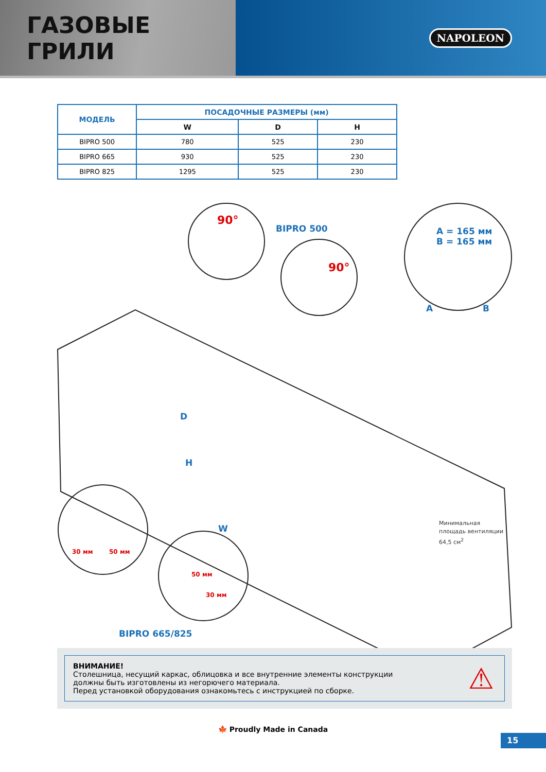ГАЗОВЫЕ ГРИЛИ
NAPOLEON
| МОДЕЛЬ | ПОСАДОЧНЫЕ РАЗМЕРЫ (мм) | | |
| --- | --- | --- | --- |
| | W | D | H |
| BIPRO 500 | 780 | 525 | 230 |
| BIPRO 665 | 930 | 525 | 230 |
| BIPRO 825 | 1295 | 525 | 230 |
90°
BIPRO 500
90°
A = 165 мм
B = 165 мм
A B
D
H
W
30 мм 50 мм
50 мм
30 мм
Минимальная
площадь вентиляции
64,5 см<sup>2</sup>
BIPRO 665/825
ВНИМАНИЕ!
Столешница, несущий каркас, облицовка и все внутренние элементы конструкции должны быть изготовлены из негорючего материала.
Перед установкой оборудования ознакомьтесь с инструкцией по сборке.
⚠
🍁 Proudly Made in Canada
15